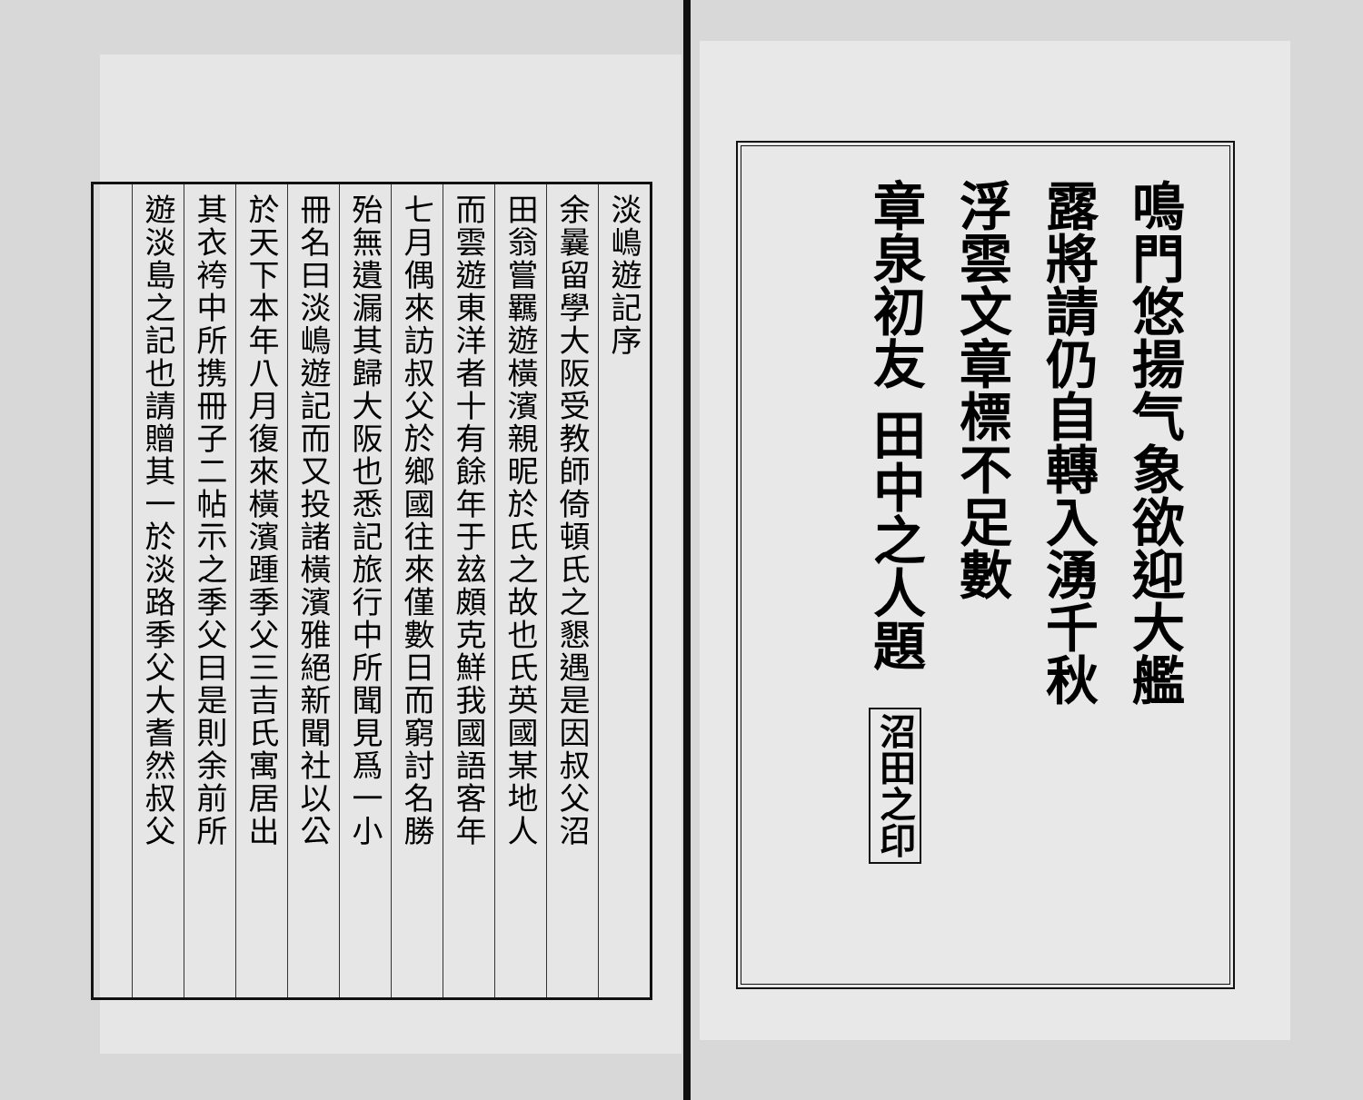淡嶋遊記序
余曩留學大阪受教師倚頓氏之懇遇是因叔父沼
田翁嘗羈遊橫濱親昵於氏之故也氏英國某地人
而雲遊東洋者十有餘年于玆頗克鮮我國語客年
七月偶來訪叔父於鄉國往來僅數日而窮討名勝
殆無遺漏其歸大阪也悉記旅行中所聞見爲一小
冊名曰淡嶋遊記而又投諸橫濱雅絕新聞社以公
於天下本年八月復來橫濱踵季父三吉氏寓居出
其衣袴中所携冊子二帖示之季父曰是則余前所
遊淡島之記也請贈其一於淡路季父大耆然叔父
鳴門悠揚气象欲迎大艦
露將請仍自轉入湧千秋
浮雲文章標不足數
章泉初友 田中之人題 沼田之印